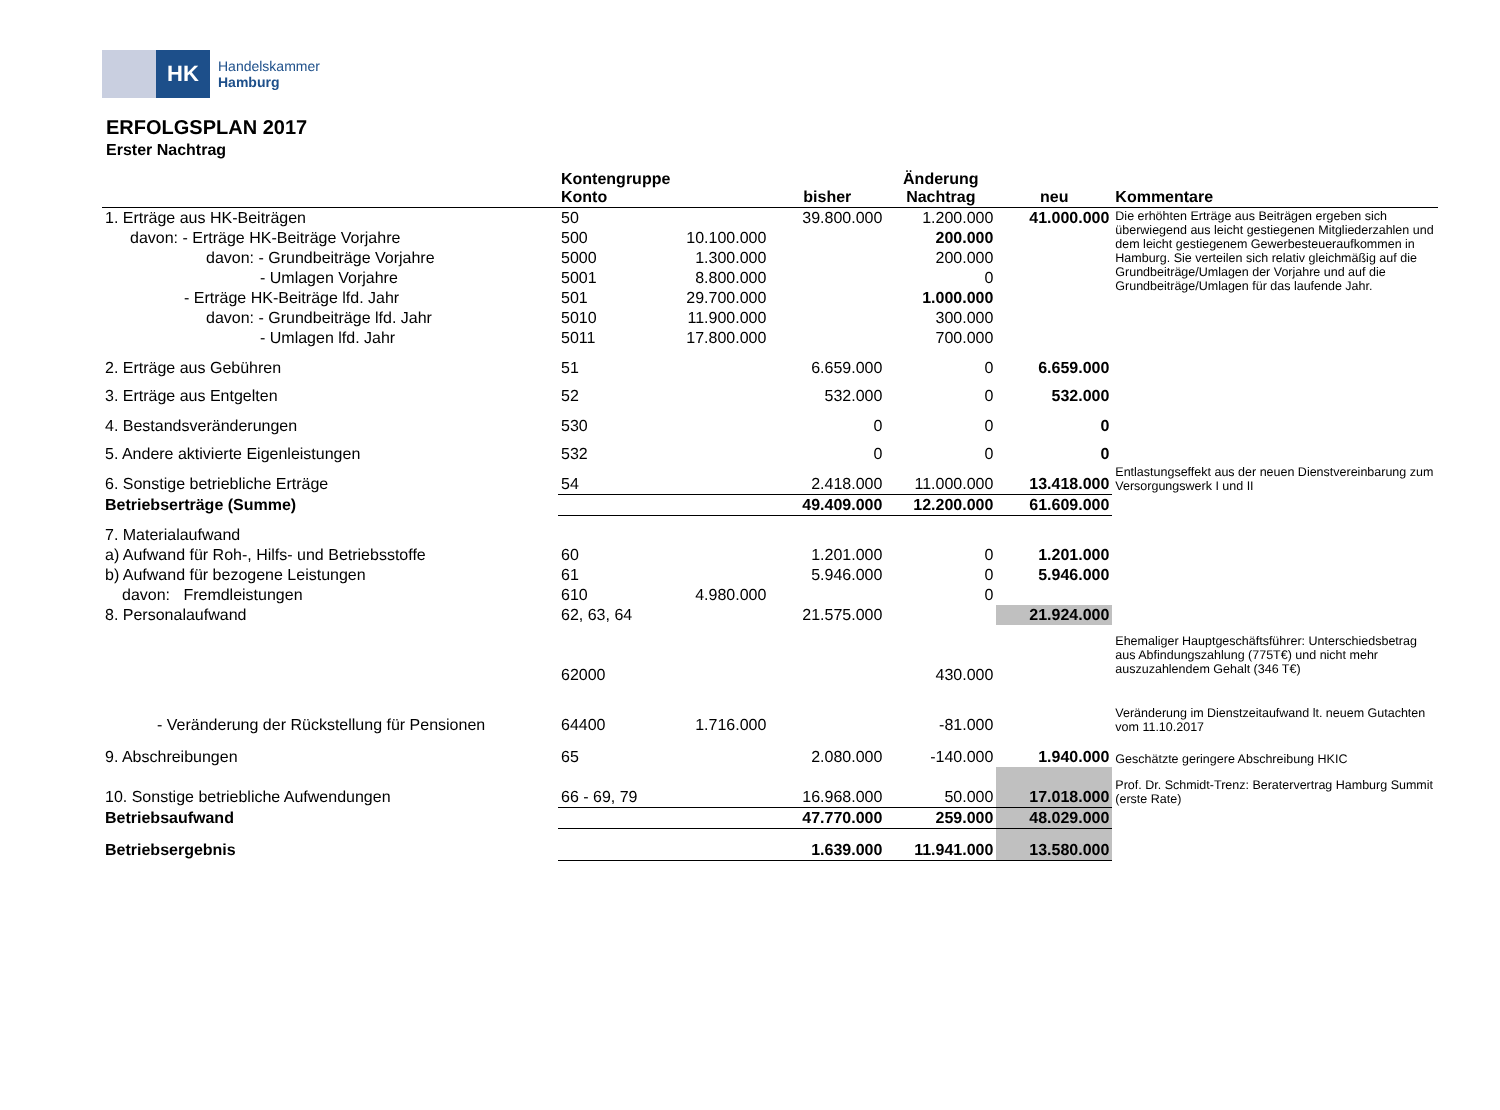HK
Handelskammer
Hamburg
ERFOLGSPLAN 2017
Erster Nachtrag
| | Kontengruppe Konto | | bisher | Änderung Nachtrag | neu | Kommentare |
| --- | --- | --- | --- | --- | --- | --- |
| 1. Erträge aus HK-Beiträgen | 50 | | 39.800.000 | 1.200.000 | 41.000.000 | Die erhöhten Erträge aus Beiträgen ergeben sich überwiegend aus leicht gestiegenen Mitgliederzahlen und dem leicht gestiegenem Gewerbesteueraufkommen in Hamburg. Sie verteilen sich relativ gleichmäßig auf die Grundbeiträge/Umlagen der Vorjahre und auf die Grundbeiträge/Umlagen für das laufende Jahr. |
| davon: - Erträge HK-Beiträge Vorjahre | 500 | 10.100.000 | | 200.000 | | |
| davon: - Grundbeiträge Vorjahre | 5000 | 1.300.000 | | 200.000 | | |
| - Umlagen Vorjahre | 5001 | 8.800.000 | | 0 | | |
| - Erträge HK-Beiträge lfd. Jahr | 501 | 29.700.000 | | 1.000.000 | | |
| davon: - Grundbeiträge lfd. Jahr | 5010 | 11.900.000 | | 300.000 | | |
| - Umlagen lfd. Jahr | 5011 | 17.800.000 | | 700.000 | | |
| 2. Erträge aus Gebühren | 51 | | 6.659.000 | 0 | 6.659.000 | |
| 3. Erträge aus Entgelten | 52 | | 532.000 | 0 | 532.000 | |
| 4. Bestandsveränderungen | 530 | | 0 | 0 | 0 | |
| 5. Andere aktivierte Eigenleistungen | 532 | | 0 | 0 | 0 | |
| 6. Sonstige betriebliche Erträge | 54 | | 2.418.000 | 11.000.000 | 13.418.000 | Entlastungseffekt aus der neuen Dienstvereinbarung zum Versorgungswerk I und II |
| Betriebserträge (Summe) | | | 49.409.000 | 12.200.000 | 61.609.000 | |
| 7. Materialaufwand | | | | | | |
| a) Aufwand für Roh-, Hilfs- und Betriebsstoffe | 60 | | 1.201.000 | 0 | 1.201.000 | |
| b) Aufwand für bezogene Leistungen | 61 | | 5.946.000 | 0 | 5.946.000 | |
| davon: Fremdleistungen | 610 | 4.980.000 | | 0 | | |
| 8. Personalaufwand | 62, 63, 64 | | 21.575.000 | | 21.924.000 | |
| | 62000 | | | 430.000 | | Ehemaliger Hauptgeschäftsführer: Unterschiedsbetrag aus Abfindungszahlung (775T€) und nicht mehr auszuzahlendem Gehalt (346 T€) |
| - Veränderung der Rückstellung für Pensionen | 64400 | 1.716.000 | | -81.000 | | Veränderung im Dienstzeitaufwand lt. neuem Gutachten vom 11.10.2017 |
| 9. Abschreibungen | 65 | | 2.080.000 | -140.000 | 1.940.000 | Geschätzte geringere Abschreibung HKIC |
| 10. Sonstige betriebliche Aufwendungen | 66 - 69, 79 | | 16.968.000 | 50.000 | 17.018.000 | Prof. Dr. Schmidt-Trenz: Beratervertrag Hamburg Summit (erste Rate) |
| Betriebsaufwand | | | 47.770.000 | 259.000 | 48.029.000 | |
| Betriebsergebnis | | | 1.639.000 | 11.941.000 | 13.580.000 | |